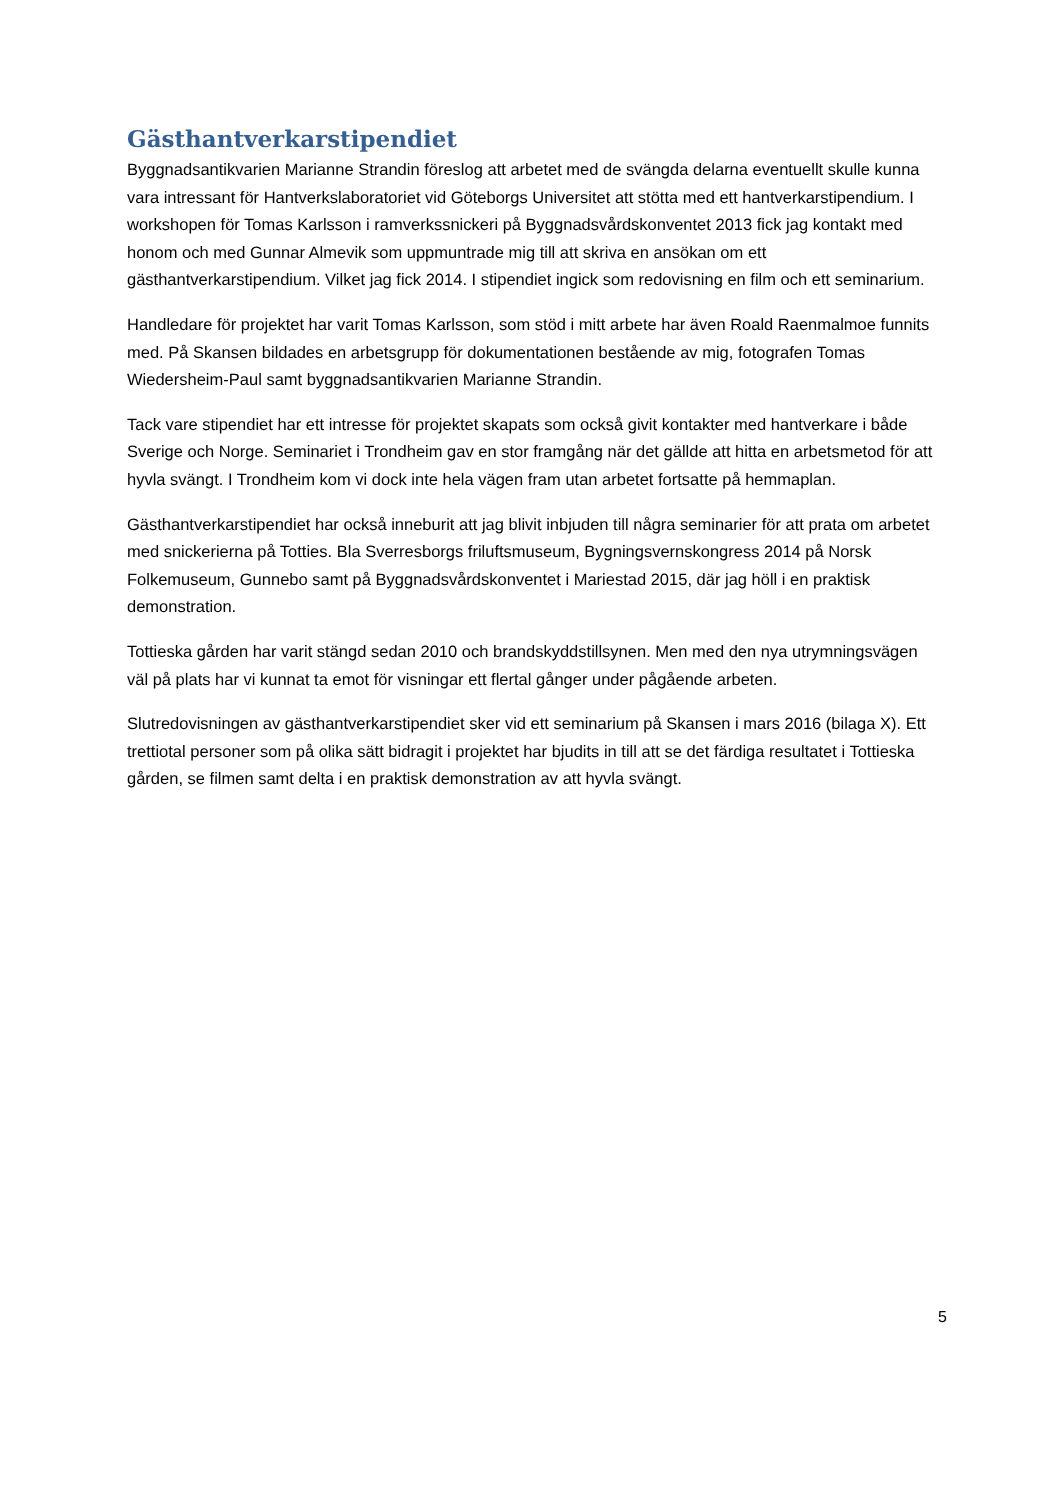Gästhantverkarstipendiet
Byggnadsantikvarien Marianne Strandin föreslog att arbetet med de svängda delarna eventuellt skulle kunna vara intressant för Hantverkslaboratoriet vid Göteborgs Universitet att stötta med ett hantverkarstipendium. I workshopen för Tomas Karlsson i ramverkssnickeri på Byggnadsvårdskonventet 2013 fick jag kontakt med honom och med Gunnar Almevik som uppmuntrade mig till att skriva en ansökan om ett gästhantverkarstipendium. Vilket jag fick 2014. I stipendiet ingick som redovisning en film och ett seminarium.
Handledare för projektet har varit Tomas Karlsson, som stöd i mitt arbete har även Roald Raenmalmoe funnits med. På Skansen bildades en arbetsgrupp för dokumentationen bestående av mig, fotografen Tomas Wiedersheim-Paul samt byggnadsantikvarien Marianne Strandin.
Tack vare stipendiet har ett intresse för projektet skapats som också givit kontakter med hantverkare i både Sverige och Norge. Seminariet i Trondheim gav en stor framgång när det gällde att hitta en arbetsmetod för att hyvla svängt. I Trondheim kom vi dock inte hela vägen fram utan arbetet fortsatte på hemmaplan.
Gästhantverkarstipendiet har också inneburit att jag blivit inbjuden till några seminarier för att prata om arbetet med snickerierna på Totties. Bla Sverresborgs friluftsmuseum, Bygningsvernskongress 2014 på Norsk Folkemuseum, Gunnebo samt på Byggnadsvårdskonventet i Mariestad 2015, där jag höll i en praktisk demonstration.
Tottieska gården har varit stängd sedan 2010 och brandskyddstillsynen. Men med den nya utrymningsvägen väl på plats har vi kunnat ta emot för visningar ett flertal gånger under pågående arbeten.
Slutredovisningen av gästhantverkarstipendiet sker vid ett seminarium på Skansen i mars 2016 (bilaga X). Ett trettiotal personer som på olika sätt bidragit i projektet har bjudits in till att se det färdiga resultatet i Tottieska gården, se filmen samt delta i en praktisk demonstration av att hyvla svängt.
5